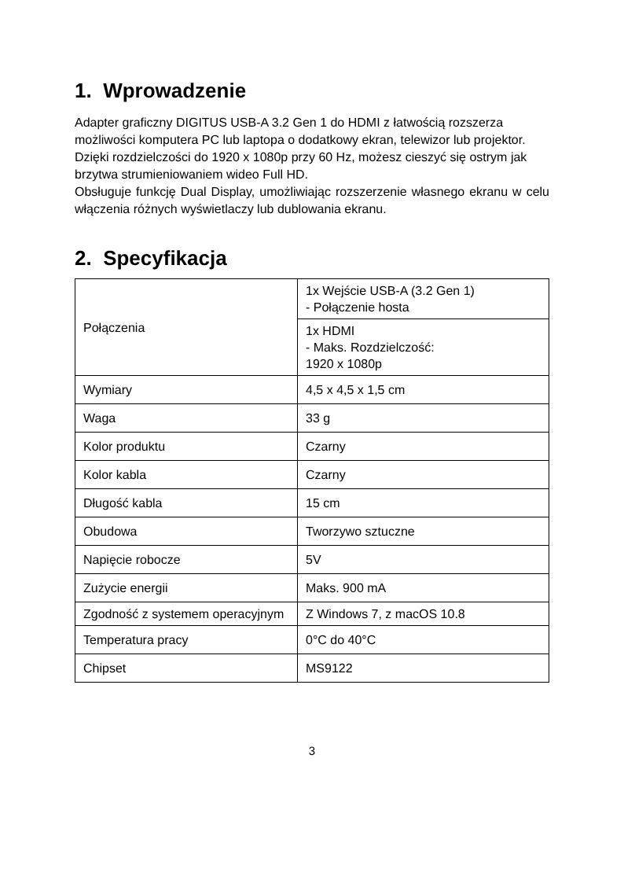1. Wprowadzenie
Adapter graficzny DIGITUS USB-A 3.2 Gen 1 do HDMI z łatwością rozszerza możliwości komputera PC lub laptopa o dodatkowy ekran, telewizor lub projektor. Dzięki rozdzielczości do 1920 x 1080p przy 60 Hz, możesz cieszyć się ostrym jak brzytwa strumieniowaniem wideo Full HD.
Obsługuje funkcję Dual Display, umożliwiając rozszerzenie własnego ekranu w celu włączenia różnych wyświetlaczy lub dublowania ekranu.
2. Specyfikacja
| Połączenia | 1x Wejście USB-A (3.2 Gen 1) - Połączenie hosta |
| | 1x HDMI - Maks. Rozdzielczość: 1920 x 1080p |
| Wymiary | 4,5 x 4,5 x 1,5 cm |
| Waga | 33 g |
| Kolor produktu | Czarny |
| Kolor kabla | Czarny |
| Długość kabla | 15 cm |
| Obudowa | Tworzywo sztuczne |
| Napięcie robocze | 5V |
| Zużycie energii | Maks. 900 mA |
| Zgodność z systemem operacyjnym | Z Windows 7, z macOS 10.8 |
| Temperatura pracy | 0°C do 40°C |
| Chipset | MS9122 |
3